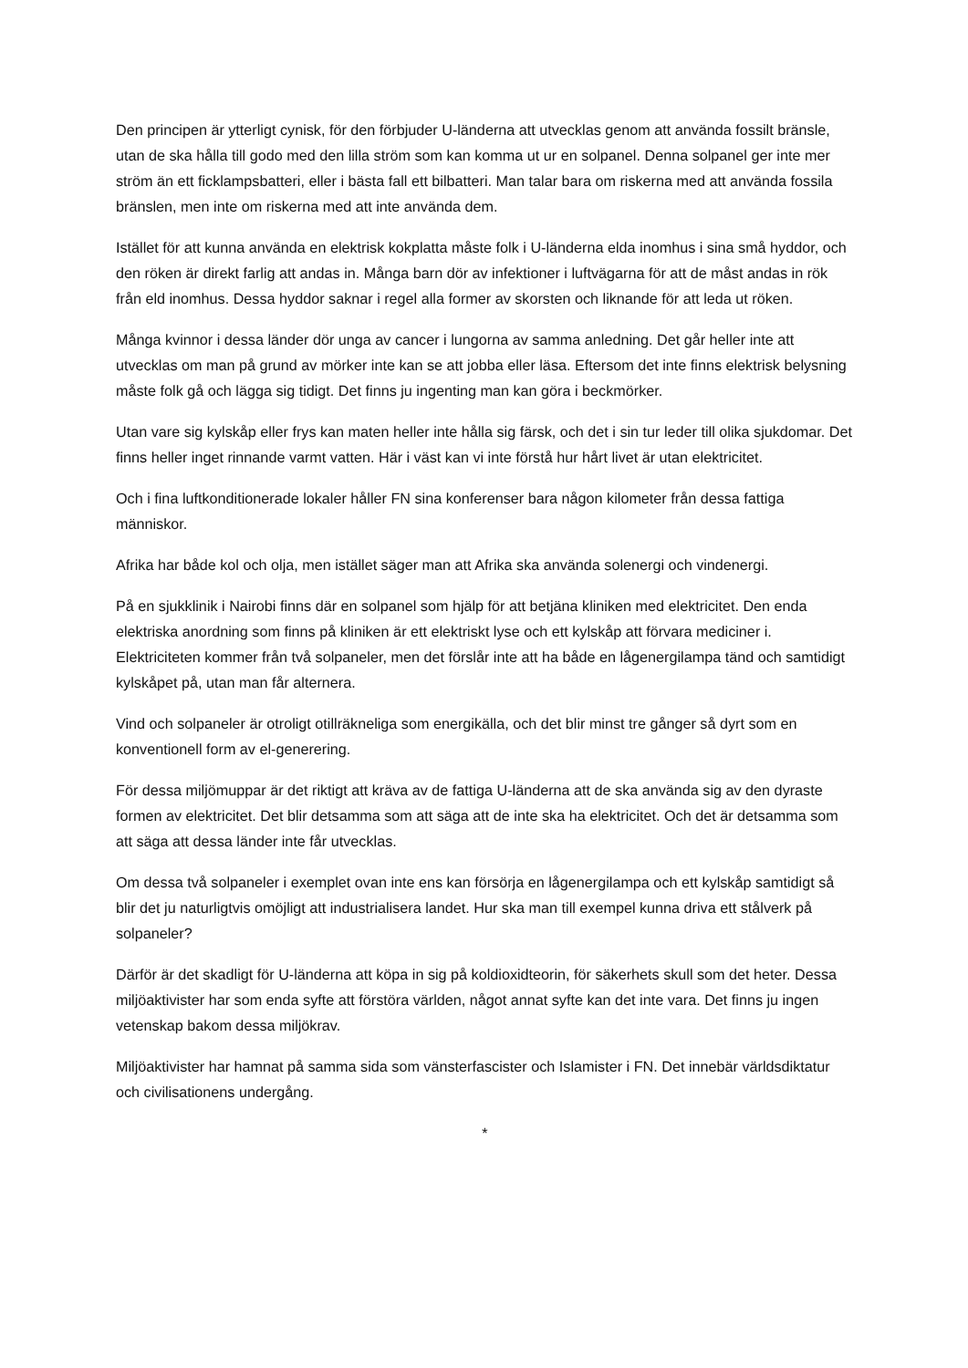Den principen är ytterligt cynisk, för den förbjuder U-länderna att utvecklas genom att använda fossilt bränsle, utan de ska hålla till godo med den lilla ström som kan komma ut ur en solpanel. Denna solpanel ger inte mer ström än ett ficklampsbatteri, eller i bästa fall ett bilbatteri. Man talar bara om riskerna med att använda fossila bränslen, men inte om riskerna med att inte använda dem.
Istället för att kunna använda en elektrisk kokplatta måste folk i U-länderna elda inomhus i sina små hyddor, och den röken är direkt farlig att andas in. Många barn dör av infektioner i luftvägarna för att de måst andas in rök från eld inomhus. Dessa hyddor saknar i regel alla former av skorsten och liknande för att leda ut röken.
Många kvinnor i dessa länder dör unga av cancer i lungorna av samma anledning. Det går heller inte att utvecklas om man på grund av mörker inte kan se att jobba eller läsa. Eftersom det inte finns elektrisk belysning måste folk gå och lägga sig tidigt. Det finns ju ingenting man kan göra i beckmörker.
Utan vare sig kylskåp eller frys kan maten heller inte hålla sig färsk, och det i sin tur leder till olika sjukdomar. Det finns heller inget rinnande varmt vatten. Här i väst kan vi inte förstå hur hårt livet är utan elektricitet.
Och i fina luftkonditionerade lokaler håller FN sina konferenser bara någon kilometer från dessa fattiga människor.
Afrika har både kol och olja, men istället säger man att Afrika ska använda solenergi och vindenergi.
På en sjukklinik i Nairobi finns där en solpanel som hjälp för att betjäna kliniken med elektricitet. Den enda elektriska anordning som finns på kliniken är ett elektriskt lyse och ett kylskåp att förvara mediciner i. Elektriciteten kommer från två solpaneler, men det förslår inte att ha både en lågenergilampa tänd och samtidigt kylskåpet på, utan man får alternera.
Vind och solpaneler är otroligt otillräkneliga som energikälla, och det blir minst tre gånger så dyrt som en konventionell form av el-generering.
För dessa miljömuppar är det riktigt att kräva av de fattiga U-länderna att de ska använda sig av den dyraste formen av elektricitet. Det blir detsamma som att säga att de inte ska ha elektricitet. Och det är detsamma som att säga att dessa länder inte får utvecklas.
Om dessa två solpaneler i exemplet ovan inte ens kan försörja en lågenergilampa och ett kylskåp samtidigt så blir det ju naturligtvis omöjligt att industrialisera landet. Hur ska man till exempel kunna driva ett stålverk på solpaneler?
Därför är det skadligt för U-länderna att köpa in sig på koldioxidteorin, för säkerhets skull som det heter. Dessa miljöaktivister har som enda syfte att förstöra världen, något annat syfte kan det inte vara. Det finns ju ingen vetenskap bakom dessa miljökrav.
Miljöaktivister har hamnat på samma sida som vänsterfascister och Islamister i FN. Det innebär världsdiktatur och civilisationens undergång.
*